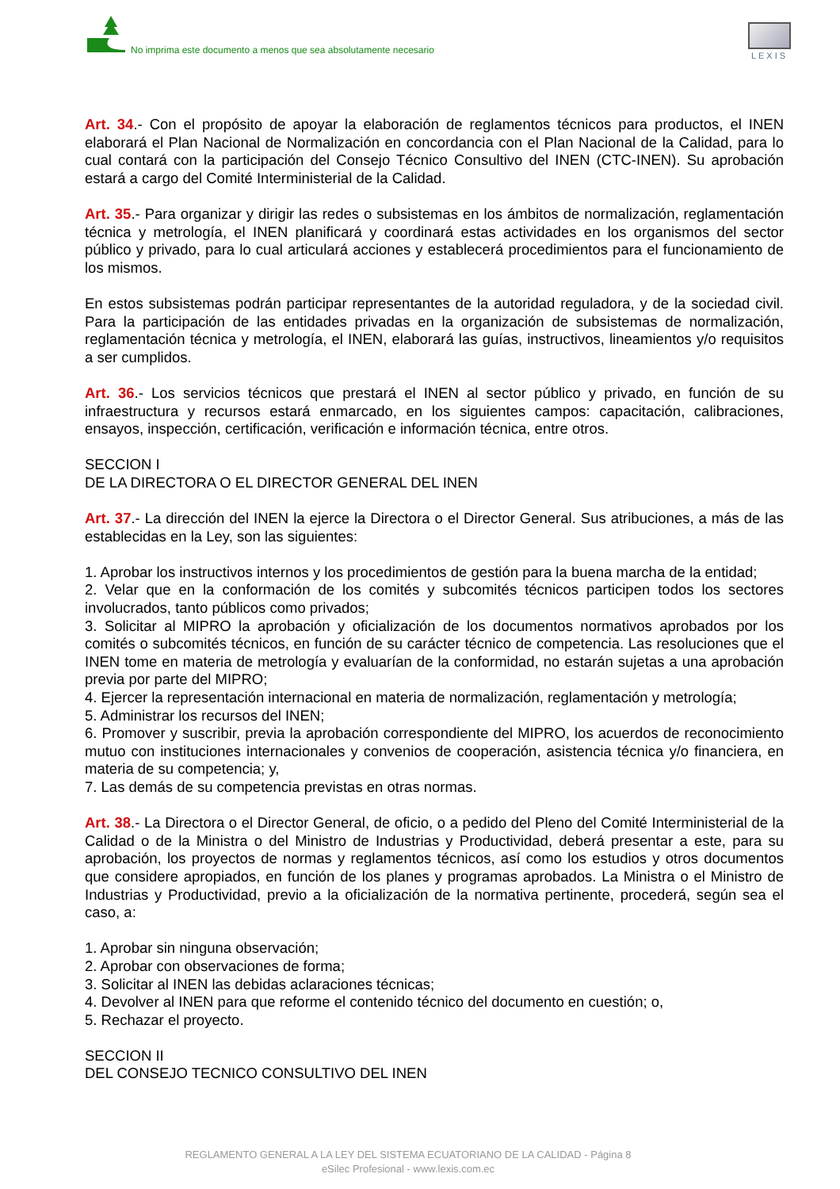No imprima este documento a menos que sea absolutamente necesario
LEXIS
Art. 34.- Con el propósito de apoyar la elaboración de reglamentos técnicos para productos, el INEN elaborará el Plan Nacional de Normalización en concordancia con el Plan Nacional de la Calidad, para lo cual contará con la participación del Consejo Técnico Consultivo del INEN (CTC-INEN). Su aprobación estará a cargo del Comité Interministerial de la Calidad.
Art. 35.- Para organizar y dirigir las redes o subsistemas en los ámbitos de normalización, reglamentación técnica y metrología, el INEN planificará y coordinará estas actividades en los organismos del sector público y privado, para lo cual articulará acciones y establecerá procedimientos para el funcionamiento de los mismos.
En estos subsistemas podrán participar representantes de la autoridad reguladora, y de la sociedad civil. Para la participación de las entidades privadas en la organización de subsistemas de normalización, reglamentación técnica y metrología, el INEN, elaborará las guías, instructivos, lineamientos y/o requisitos a ser cumplidos.
Art. 36.- Los servicios técnicos que prestará el INEN al sector público y privado, en función de su infraestructura y recursos estará enmarcado, en los siguientes campos: capacitación, calibraciones, ensayos, inspección, certificación, verificación e información técnica, entre otros.
SECCION I
DE LA DIRECTORA O EL DIRECTOR GENERAL DEL INEN
Art. 37.- La dirección del INEN la ejerce la Directora o el Director General. Sus atribuciones, a más de las establecidas en la Ley, son las siguientes:
1. Aprobar los instructivos internos y los procedimientos de gestión para la buena marcha de la entidad;
2. Velar que en la conformación de los comités y subcomités técnicos participen todos los sectores involucrados, tanto públicos como privados;
3. Solicitar al MIPRO la aprobación y oficialización de los documentos normativos aprobados por los comités o subcomités técnicos, en función de su carácter técnico de competencia. Las resoluciones que el INEN tome en materia de metrología y evaluarían de la conformidad, no estarán sujetas a una aprobación previa por parte del MIPRO;
4. Ejercer la representación internacional en materia de normalización, reglamentación y metrología;
5. Administrar los recursos del INEN;
6. Promover y suscribir, previa la aprobación correspondiente del MIPRO, los acuerdos de reconocimiento mutuo con instituciones internacionales y convenios de cooperación, asistencia técnica y/o financiera, en materia de su competencia; y,
7. Las demás de su competencia previstas en otras normas.
Art. 38.- La Directora o el Director General, de oficio, o a pedido del Pleno del Comité Interministerial de la Calidad o de la Ministra o del Ministro de Industrias y Productividad, deberá presentar a este, para su aprobación, los proyectos de normas y reglamentos técnicos, así como los estudios y otros documentos que considere apropiados, en función de los planes y programas aprobados. La Ministra o el Ministro de Industrias y Productividad, previo a la oficialización de la normativa pertinente, procederá, según sea el caso, a:
1. Aprobar sin ninguna observación;
2. Aprobar con observaciones de forma;
3. Solicitar al INEN las debidas aclaraciones técnicas;
4. Devolver al INEN para que reforme el contenido técnico del documento en cuestión; o,
5. Rechazar el proyecto.
SECCION II
DEL CONSEJO TECNICO CONSULTIVO DEL INEN
REGLAMENTO GENERAL A LA LEY DEL SISTEMA ECUATORIANO DE LA CALIDAD - Página 8
eSilec Profesional - www.lexis.com.ec